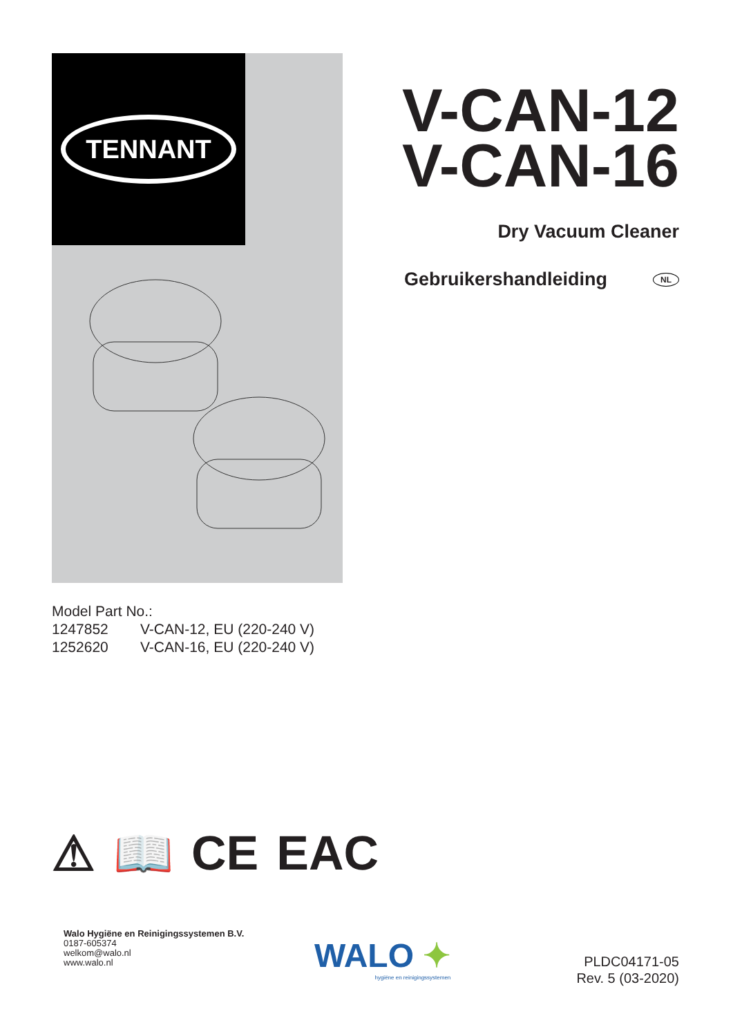TENNANT
V-CAN-12
V-CAN-16
Dry Vacuum Cleaner
Gebruikershandleiding NL
Model Part No.:
1247852 V-CAN-12, EU (220-240 V)
1252620 V-CAN-16, EU (220-240 V)
⚠ 📖 CE EAC
Walo Hygiëne en Reinigingssystemen B.V.
0187-605374
welkom@walo.nl
www.walo.nl
WALO ✦
hygiëne en reinigingssystemen
PLDC04171-05
Rev. 5 (03-2020)